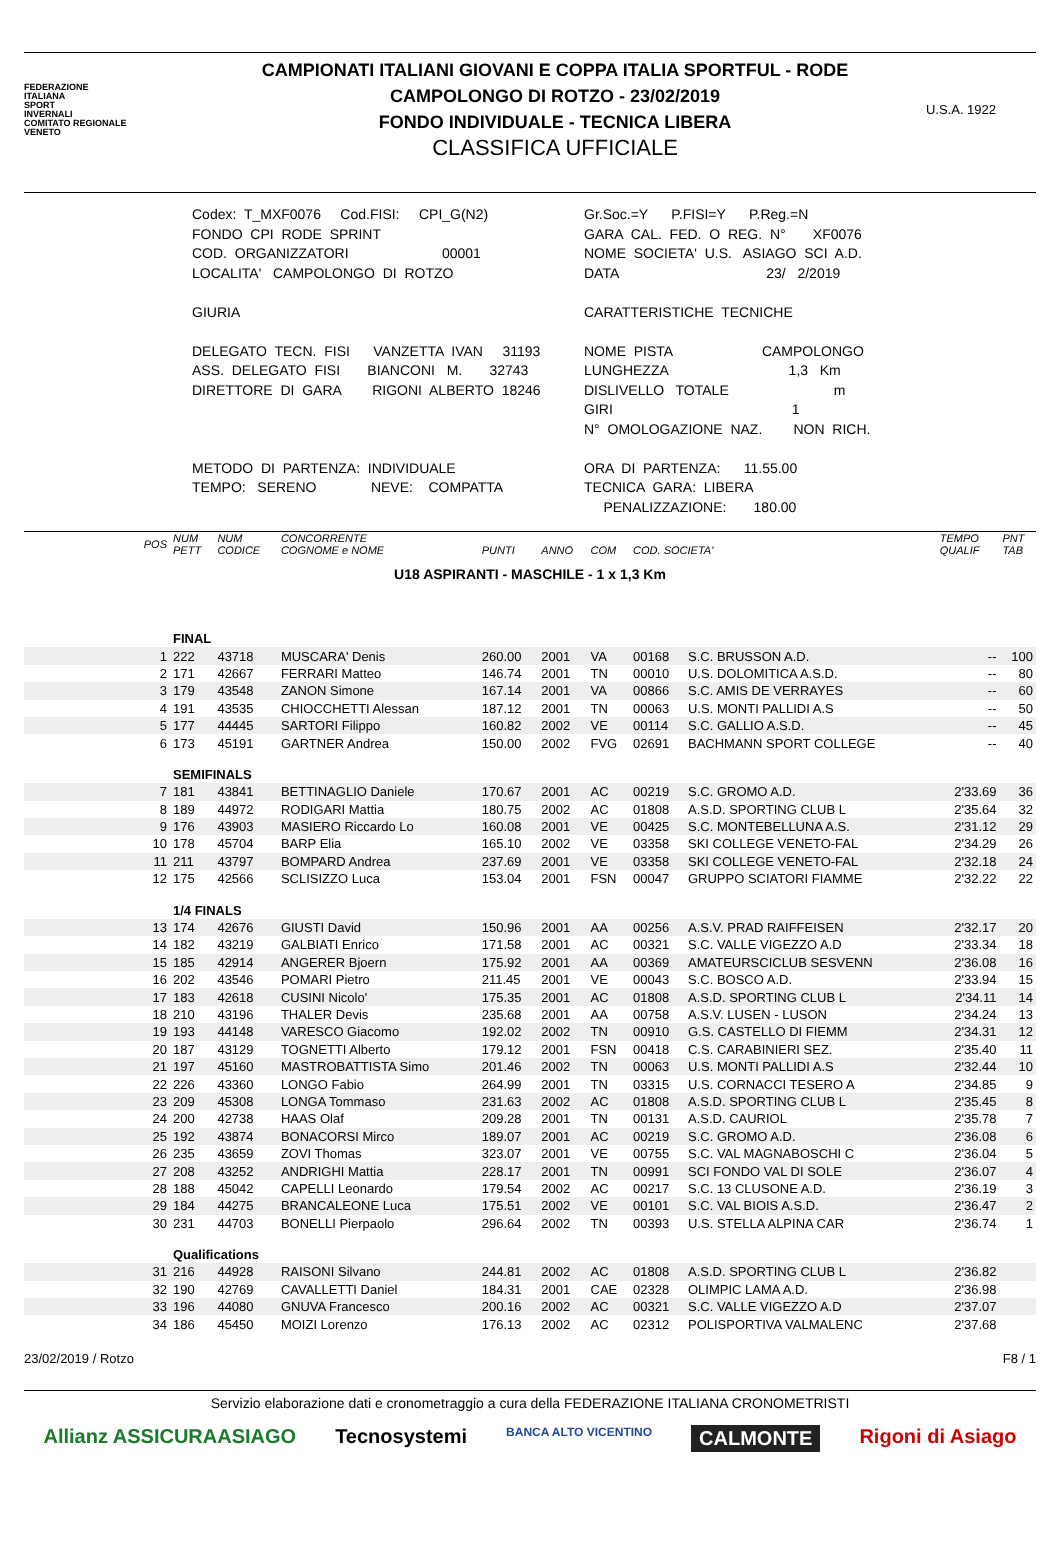FEDERAZIONE
ITALIANA
SPORT
INVERNALI
COMITATO REGIONALE
VENETO
CAMPIONATI ITALIANI GIOVANI E COPPA ITALIA SPORTFUL - RODE
CAMPOLONGO DI ROTZO - 23/02/2019
FONDO INDIVIDUALE - TECNICA LIBERA
CLASSIFICA UFFICIALE
U.S.A. 1922
Codex: T_MXF0076 Cod.FISI: CPI_G(N2) FONDO CPI RODE SPRINT COD. ORGANIZZATORI 00001 LOCALITA' CAMPOLONGO DI ROTZO GIURIA DELEGATO TECN. FISI VANZETTA IVAN 31193 ASS. DELEGATO FISI BIANCONI M. 32743 DIRETTORE DI GARA RIGONI ALBERTO 18246 METODO DI PARTENZA: INDIVIDUALE TEMPO: SERENO NEVE: COMPATTA
Gr.Soc.=Y P.FISI=Y P.Reg.=N GARA CAL. FED. O REG. N° XF0076 NOME SOCIETA' U.S. ASIAGO SCI A.D. DATA 23/ 2/2019 CARATTERISTICHE TECNICHE NOME PISTA CAMPOLONGO LUNGHEZZA 1,3 Km DISLIVELLO TOTALE m GIRI 1 N° OMOLOGAZIONE NAZ. NON RICH. ORA DI PARTENZA: 11.55.00 TECNICA GARA: LIBERA PENALIZZAZIONE: 180.00
| POS | NUM PETT | NUM CODICE | CONCORRENTE COGNOME e NOME | PUNTI | ANNO | COM | COD. SOCIETA' | | TEMPO QUALIF | PNT TAB |
| --- | --- | --- | --- | --- | --- | --- | --- | --- | --- | --- |
| U18 ASPIRANTI - MASCHILE - 1 x 1,3 Km | | | | | | | | | | |
| | FINAL | | | | | | | | | |
| 1 | 222 | 43718 | MUSCARA' Denis | 260.00 | 2001 | VA | 00168 | S.C. BRUSSON A.D. | -- | 100 |
| 2 | 171 | 42667 | FERRARI Matteo | 146.74 | 2001 | TN | 00010 | U.S. DOLOMITICA A.S.D. | -- | 80 |
| 3 | 179 | 43548 | ZANON Simone | 167.14 | 2001 | VA | 00866 | S.C. AMIS DE VERRAYES | -- | 60 |
| 4 | 191 | 43535 | CHIOCCHETTI Alessan | 187.12 | 2001 | TN | 00063 | U.S. MONTI PALLIDI A.S | -- | 50 |
| 5 | 177 | 44445 | SARTORI Filippo | 160.82 | 2002 | VE | 00114 | S.C. GALLIO A.S.D. | -- | 45 |
| 6 | 173 | 45191 | GARTNER Andrea | 150.00 | 2002 | FVG | 02691 | BACHMANN SPORT COLLEGE | -- | 40 |
| | SEMIFINALS | | | | | | | | | |
| 7 | 181 | 43841 | BETTINAGLIO Daniele | 170.67 | 2001 | AC | 00219 | S.C. GROMO A.D. | 2'33.69 | 36 |
| 8 | 189 | 44972 | RODIGARI Mattia | 180.75 | 2002 | AC | 01808 | A.S.D. SPORTING CLUB L | 2'35.64 | 32 |
| 9 | 176 | 43903 | MASIERO Riccardo Lo | 160.08 | 2001 | VE | 00425 | S.C. MONTEBELLUNA A.S. | 2'31.12 | 29 |
| 10 | 178 | 45704 | BARP Elia | 165.10 | 2002 | VE | 03358 | SKI COLLEGE VENETO-FAL | 2'34.29 | 26 |
| 11 | 211 | 43797 | BOMPARD Andrea | 237.69 | 2001 | VE | 03358 | SKI COLLEGE VENETO-FAL | 2'32.18 | 24 |
| 12 | 175 | 42566 | SCLISIZZO Luca | 153.04 | 2001 | FSN | 00047 | GRUPPO SCIATORI FIAMME | 2'32.22 | 22 |
| | 1/4 FINALS | | | | | | | | | |
| 13 | 174 | 42676 | GIUSTI David | 150.96 | 2001 | AA | 00256 | A.S.V. PRAD RAIFFEISEN | 2'32.17 | 20 |
| 14 | 182 | 43219 | GALBIATI Enrico | 171.58 | 2001 | AC | 00321 | S.C. VALLE VIGEZZO A.D | 2'33.34 | 18 |
| 15 | 185 | 42914 | ANGERER Bjoern | 175.92 | 2001 | AA | 00369 | AMATEURSCICLUB SESVENN | 2'36.08 | 16 |
| 16 | 202 | 43546 | POMARI Pietro | 211.45 | 2001 | VE | 00043 | S.C. BOSCO A.D. | 2'33.94 | 15 |
| 17 | 183 | 42618 | CUSINI Nicolo' | 175.35 | 2001 | AC | 01808 | A.S.D. SPORTING CLUB L | 2'34.11 | 14 |
| 18 | 210 | 43196 | THALER Devis | 235.68 | 2001 | AA | 00758 | A.S.V. LUSEN - LUSON | 2'34.24 | 13 |
| 19 | 193 | 44148 | VARESCO Giacomo | 192.02 | 2002 | TN | 00910 | G.S. CASTELLO DI FIEMM | 2'34.31 | 12 |
| 20 | 187 | 43129 | TOGNETTI Alberto | 179.12 | 2001 | FSN | 00418 | C.S. CARABINIERI SEZ. | 2'35.40 | 11 |
| 21 | 197 | 45160 | MASTROBATTISTA Simo | 201.46 | 2002 | TN | 00063 | U.S. MONTI PALLIDI A.S | 2'32.44 | 10 |
| 22 | 226 | 43360 | LONGO Fabio | 264.99 | 2001 | TN | 03315 | U.S. CORNACCI TESERO A | 2'34.85 | 9 |
| 23 | 209 | 45308 | LONGA Tommaso | 231.63 | 2002 | AC | 01808 | A.S.D. SPORTING CLUB L | 2'35.45 | 8 |
| 24 | 200 | 42738 | HAAS Olaf | 209.28 | 2001 | TN | 00131 | A.S.D. CAURIOL | 2'35.78 | 7 |
| 25 | 192 | 43874 | BONACORSI Mirco | 189.07 | 2001 | AC | 00219 | S.C. GROMO A.D. | 2'36.08 | 6 |
| 26 | 235 | 43659 | ZOVI Thomas | 323.07 | 2001 | VE | 00755 | S.C. VAL MAGNABOSCHI C | 2'36.04 | 5 |
| 27 | 208 | 43252 | ANDRIGHI Mattia | 228.17 | 2001 | TN | 00991 | SCI FONDO VAL DI SOLE | 2'36.07 | 4 |
| 28 | 188 | 45042 | CAPELLI Leonardo | 179.54 | 2002 | AC | 00217 | S.C. 13 CLUSONE A.D. | 2'36.19 | 3 |
| 29 | 184 | 44275 | BRANCALEONE Luca | 175.51 | 2002 | VE | 00101 | S.C. VAL BIOIS A.S.D. | 2'36.47 | 2 |
| 30 | 231 | 44703 | BONELLI Pierpaolo | 296.64 | 2002 | TN | 00393 | U.S. STELLA ALPINA CAR | 2'36.74 | 1 |
| | Qualifications | | | | | | | | | |
| 31 | 216 | 44928 | RAISONI Silvano | 244.81 | 2002 | AC | 01808 | A.S.D. SPORTING CLUB L | 2'36.82 | |
| 32 | 190 | 42769 | CAVALLETTI Daniel | 184.31 | 2001 | CAE | 02328 | OLIMPIC LAMA A.D. | 2'36.98 | |
| 33 | 196 | 44080 | GNUVA Francesco | 200.16 | 2002 | AC | 00321 | S.C. VALLE VIGEZZO A.D | 2'37.07 | |
| 34 | 186 | 45450 | MOIZI Lorenzo | 176.13 | 2002 | AC | 02312 | POLISPORTIVA VALMALENC | 2'37.68 | |
23/02/2019 / Rotzo F8 / 1
Servizio elaborazione dati e cronometraggio a cura della FEDERAZIONE ITALIANA CRONOMETRISTI
Allianz ASSICURAASIAGO Tecnosystemi BANCA ALTO VICENTINO CALMONTE Rigoni di Asiago